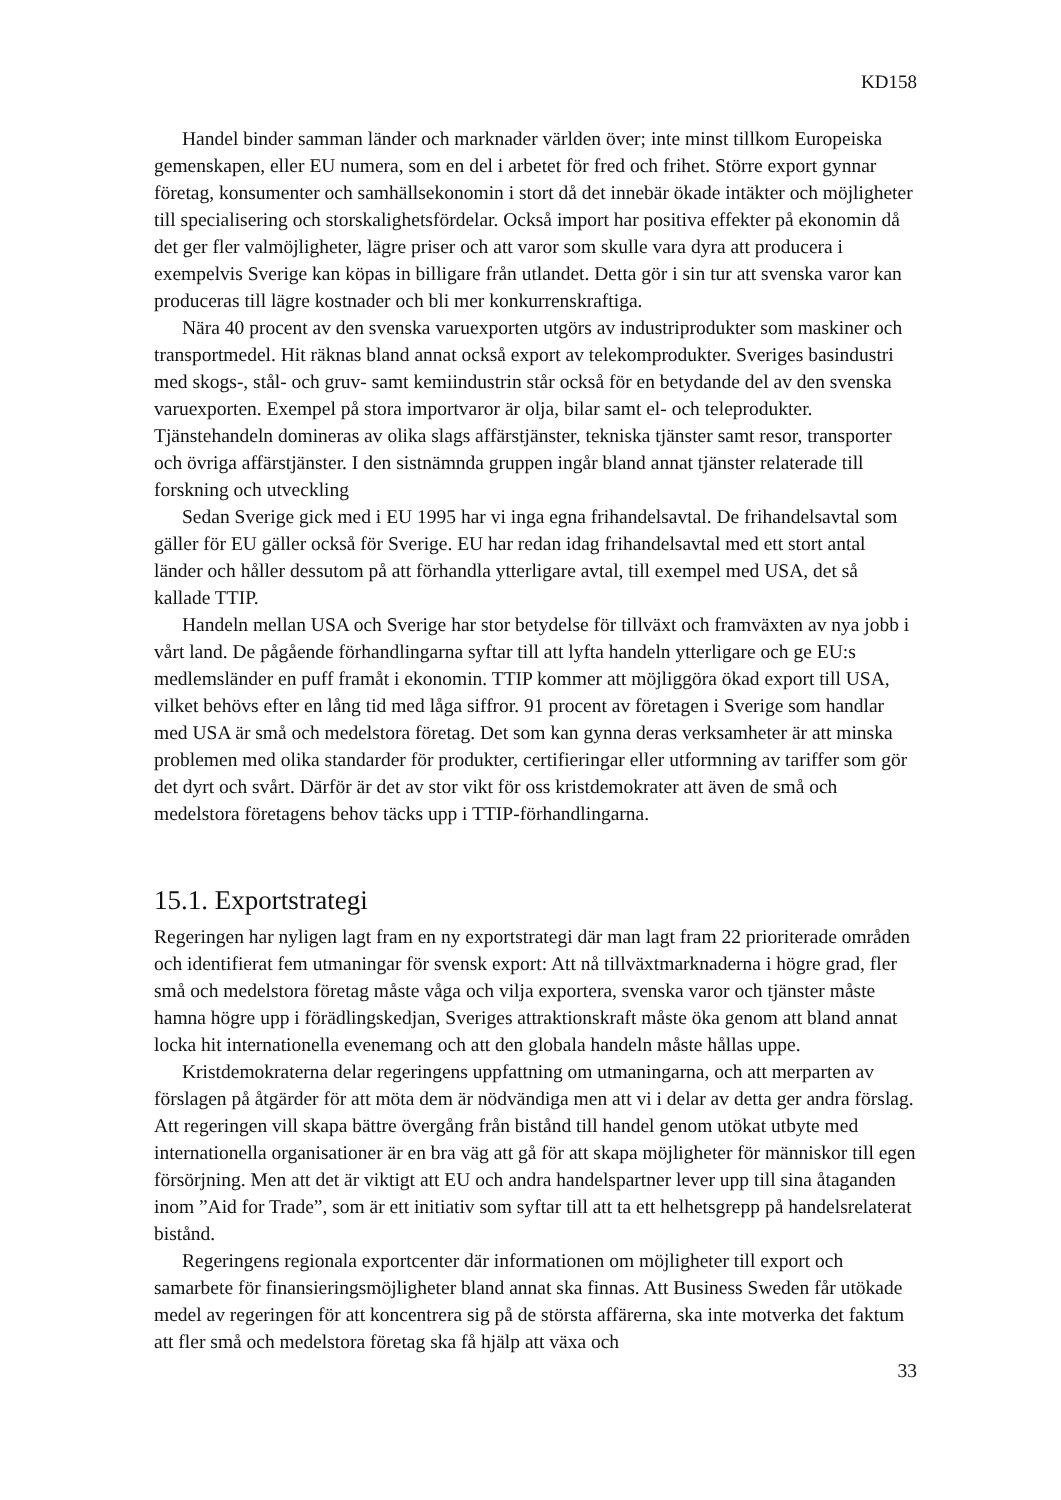KD158
Handel binder samman länder och marknader världen över; inte minst tillkom Europeiska gemenskapen, eller EU numera, som en del i arbetet för fred och frihet. Större export gynnar företag, konsumenter och samhällsekonomin i stort då det innebär ökade intäkter och möjligheter till specialisering och storskalighetsfördelar. Också import har positiva effekter på ekonomin då det ger fler valmöjligheter, lägre priser och att varor som skulle vara dyra att producera i exempelvis Sverige kan köpas in billigare från utlandet. Detta gör i sin tur att svenska varor kan produceras till lägre kostnader och bli mer konkurrenskraftiga.
Nära 40 procent av den svenska varuexporten utgörs av industriprodukter som maskiner och transportmedel. Hit räknas bland annat också export av telekomprodukter. Sveriges basindustri med skogs-, stål- och gruv- samt kemiindustrin står också för en betydande del av den svenska varuexporten. Exempel på stora importvaror är olja, bilar samt el- och teleprodukter. Tjänstehandeln domineras av olika slags affärstjänster, tekniska tjänster samt resor, transporter och övriga affärstjänster. I den sistnämnda gruppen ingår bland annat tjänster relaterade till forskning och utveckling
Sedan Sverige gick med i EU 1995 har vi inga egna frihandelsavtal. De frihandelsavtal som gäller för EU gäller också för Sverige. EU har redan idag frihandelsavtal med ett stort antal länder och håller dessutom på att förhandla ytterligare avtal, till exempel med USA, det så kallade TTIP.
Handeln mellan USA och Sverige har stor betydelse för tillväxt och framväxten av nya jobb i vårt land. De pågående förhandlingarna syftar till att lyfta handeln ytterligare och ge EU:s medlemsländer en puff framåt i ekonomin. TTIP kommer att möjliggöra ökad export till USA, vilket behövs efter en lång tid med låga siffror. 91 procent av företagen i Sverige som handlar med USA är små och medelstora företag. Det som kan gynna deras verksamheter är att minska problemen med olika standarder för produkter, certifieringar eller utformning av tariffer som gör det dyrt och svårt. Därför är det av stor vikt för oss kristdemokrater att även de små och medelstora företagens behov täcks upp i TTIP-förhandlingarna.
15.1. Exportstrategi
Regeringen har nyligen lagt fram en ny exportstrategi där man lagt fram 22 prioriterade områden och identifierat fem utmaningar för svensk export: Att nå tillväxtmarknaderna i högre grad, fler små och medelstora företag måste våga och vilja exportera, svenska varor och tjänster måste hamna högre upp i förädlingskedjan, Sveriges attraktionskraft måste öka genom att bland annat locka hit internationella evenemang och att den globala handeln måste hållas uppe.
Kristdemokraterna delar regeringens uppfattning om utmaningarna, och att merparten av förslagen på åtgärder för att möta dem är nödvändiga men att vi i delar av detta ger andra förslag. Att regeringen vill skapa bättre övergång från bistånd till handel genom utökat utbyte med internationella organisationer är en bra väg att gå för att skapa möjligheter för människor till egen försörjning. Men att det är viktigt att EU och andra handelspartner lever upp till sina åtaganden inom ”Aid for Trade”, som är ett initiativ som syftar till att ta ett helhetsgrepp på handelsrelaterat bistånd.
Regeringens regionala exportcenter där informationen om möjligheter till export och samarbete för finansieringsmöjligheter bland annat ska finnas. Att Business Sweden får utökade medel av regeringen för att koncentrera sig på de största affärerna, ska inte motverka det faktum att fler små och medelstora företag ska få hjälp att växa och
33